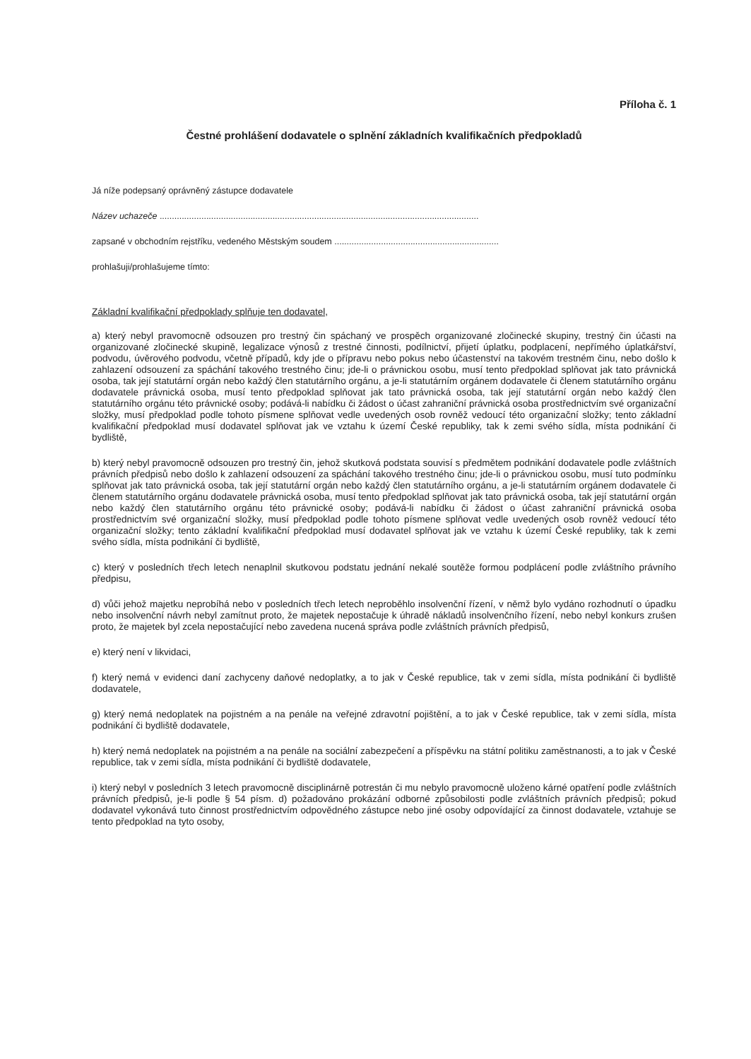Příloha č. 1
Čestné prohlášení dodavatele o splnění základních kvalifikačních předpokladů
Já níže podepsaný oprávněný zástupce dodavatele
Název uchazeče ..................................................................................................................................
zapsané v obchodním rejstříku, vedeného Městským soudem ...................................................................
prohlašuji/prohlašujeme tímto:
Základní kvalifikační předpoklady splňuje ten dodavatel,
a) který nebyl pravomocně odsouzen pro trestný čin spáchaný ve prospěch organizované zločinecké skupiny, trestný čin účasti na organizované zločinecké skupině, legalizace výnosů z trestné činnosti, podílnictví, přijetí úplatku, podplacení, nepřímého úplatkářství, podvodu, úvěrového podvodu, včetně případů, kdy jde o přípravu nebo pokus nebo účastenství na takovém trestném činu, nebo došlo k zahlazení odsouzení za spáchání takového trestného činu; jde-li o právnickou osobu, musí tento předpoklad splňovat jak tato právnická osoba, tak její statutární orgán nebo každý člen statutárního orgánu, a je-li statutárním orgánem dodavatele či členem statutárního orgánu dodavatele právnická osoba, musí tento předpoklad splňovat jak tato právnická osoba, tak její statutární orgán nebo každý člen statutárního orgánu této právnické osoby; podává-li nabídku či žádost o účast zahraniční právnická osoba prostřednictvím své organizační složky, musí předpoklad podle tohoto písmene splňovat vedle uvedených osob rovněž vedoucí této organizační složky; tento základní kvalifikační předpoklad musí dodavatel splňovat jak ve vztahu k území České republiky, tak k zemi svého sídla, místa podnikání či bydliště,
b) který nebyl pravomocně odsouzen pro trestný čin, jehož skutková podstata souvisí s předmětem podnikání dodavatele podle zvláštních právních předpisů nebo došlo k zahlazení odsouzení za spáchání takového trestného činu; jde-li o právnickou osobu, musí tuto podmínku splňovat jak tato právnická osoba, tak její statutární orgán nebo každý člen statutárního orgánu, a je-li statutárním orgánem dodavatele či členem statutárního orgánu dodavatele právnická osoba, musí tento předpoklad splňovat jak tato právnická osoba, tak její statutární orgán nebo každý člen statutárního orgánu této právnické osoby; podává-li nabídku či žádost o účast zahraniční právnická osoba prostřednictvím své organizační složky, musí předpoklad podle tohoto písmene splňovat vedle uvedených osob rovněž vedoucí této organizační složky; tento základní kvalifikační předpoklad musí dodavatel splňovat jak ve vztahu k území České republiky, tak k zemi svého sídla, místa podnikání či bydliště,
c) který v posledních třech letech nenaplnil skutkovou podstatu jednání nekalé soutěže formou podplácení podle zvláštního právního předpisu,
d) vůči jehož majetku neprobíhá nebo v posledních třech letech neproběhlo insolvenční řízení, v němž bylo vydáno rozhodnutí o úpadku nebo insolvenční návrh nebyl zamítnut proto, že majetek nepostačuje k úhradě nákladů insolvenčního řízení, nebo nebyl konkurs zrušen proto, že majetek byl zcela nepostačující nebo zavedena nucená správa podle zvláštních právních předpisů,
e) který není v likvidaci,
f) který nemá v evidenci daní zachyceny daňové nedoplatky, a to jak v České republice, tak v zemi sídla, místa podnikání či bydliště dodavatele,
g) který nemá nedoplatek na pojistném a na penále na veřejné zdravotní pojištění, a to jak v České republice, tak v zemi sídla, místa podnikání či bydliště dodavatele,
h) který nemá nedoplatek na pojistném a na penále na sociální zabezpečení a příspěvku na státní politiku zaměstnanosti, a to jak v České republice, tak v zemi sídla, místa podnikání či bydliště dodavatele,
i) který nebyl v posledních 3 letech pravomocně disciplinárně potrestán či mu nebylo pravomocně uloženo kárné opatření podle zvláštních právních předpisů, je-li podle § 54 písm. d) požadováno prokázání odborné způsobilosti podle zvláštních právních předpisů; pokud dodavatel vykonává tuto činnost prostřednictvím odpovědného zástupce nebo jiné osoby odpovídající za činnost dodavatele, vztahuje se tento předpoklad na tyto osoby,